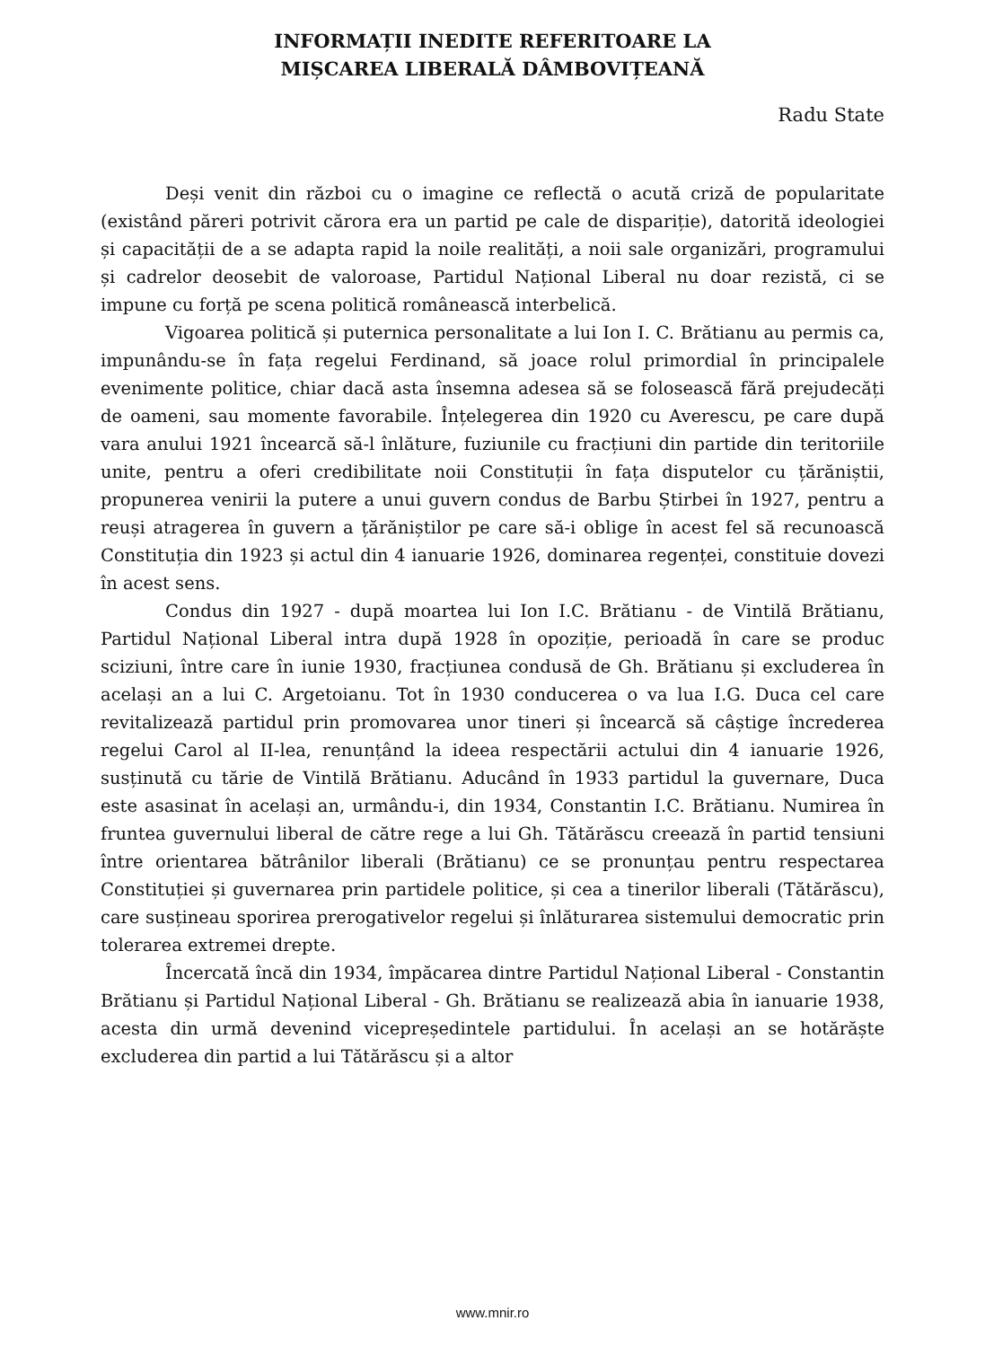INFORMAȚII INEDITE REFERITOARE LA
MIȘCAREA LIBERALĂ DÂMBOVIȚEANĂ
Radu State
Deși venit din război cu o imagine ce reflectă o acută criză de popularitate (existând păreri potrivit cărora era un partid pe cale de dispariție), datorită ideologiei și capacității de a se adapta rapid la noile realități, a noii sale organizări, programului și cadrelor deosebit de valoroase, Partidul Național Liberal nu doar rezistă, ci se impune cu forță pe scena politică românească interbelică.
Vigoarea politică și puternica personalitate a lui Ion I. C. Brătianu au permis ca, impunându-se în fața regelui Ferdinand, să joace rolul primordial în principalele evenimente politice, chiar dacă asta însemna adesea să se folosească fără prejudecăți de oameni, sau momente favorabile. Înțelegerea din 1920 cu Averescu, pe care după vara anului 1921 încearcă să-l înlăture, fuziunile cu fracțiuni din partide din teritoriile unite, pentru a oferi credibilitate noii Constituții în fața disputelor cu țărăniștii, propunerea venirii la putere a unui guvern condus de Barbu Știrbei în 1927, pentru a reuși atragerea în guvern a țărăniștilor pe care să-i oblige în acest fel să recunoască Constituția din 1923 și actul din 4 ianuarie 1926, dominarea regenței, constituie dovezi în acest sens.
Condus din 1927 - după moartea lui Ion I.C. Brătianu - de Vintilă Brătianu, Partidul Național Liberal intra după 1928 în opoziție, perioadă în care se produc sciziuni, între care în iunie 1930, fracțiunea condusă de Gh. Brătianu și excluderea în același an a lui C. Argetoianu. Tot în 1930 conducerea o va lua I.G. Duca cel care revitalizează partidul prin promovarea unor tineri și încearcă să câștige încrederea regelui Carol al II-lea, renunțând la ideea respectării actului din 4 ianuarie 1926, susținută cu tărie de Vintilă Brătianu. Aducând în 1933 partidul la guvernare, Duca este asasinat în același an, urmându-i, din 1934, Constantin I.C. Brătianu. Numirea în fruntea guvernului liberal de către rege a lui Gh. Tătărăscu creează în partid tensiuni între orientarea bătrânilor liberali (Brătianu) ce se pronunțau pentru respectarea Constituției și guvernarea prin partidele politice, și cea a tinerilor liberali (Tătărăscu), care susțineau sporirea prerogativelor regelui și înlăturarea sistemului democratic prin tolerarea extremei drepte.
Încercată încă din 1934, împăcarea dintre Partidul Național Liberal - Constantin Brătianu și Partidul Național Liberal - Gh. Brătianu se realizează abia în ianuarie 1938, acesta din urmă devenind vicepreședintele partidului. În același an se hotărăște excluderea din partid a lui Tătărăscu și a altor
www.mnir.ro